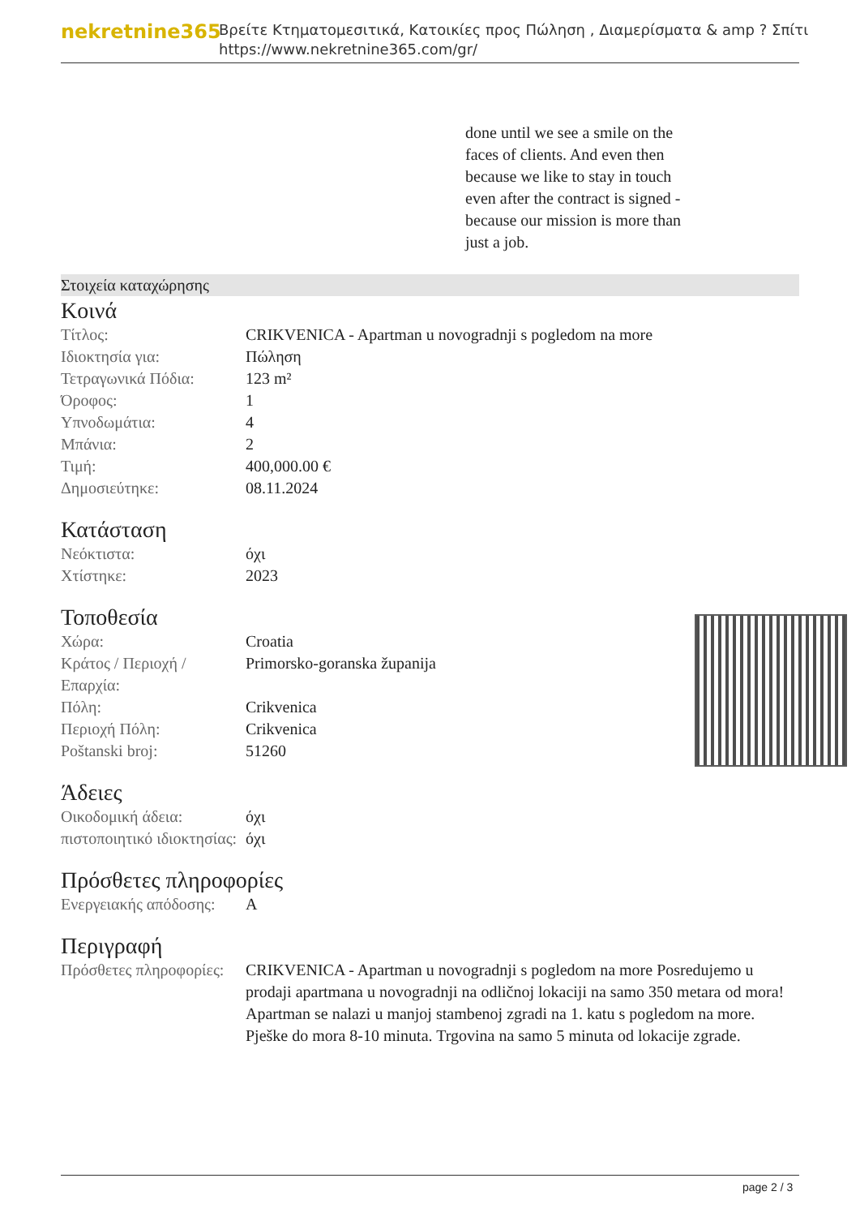nekretnine365
Βρείτε Κτηματομεσιτικά, Κατοικίες προς Πώληση , Διαμερίσματα & amp ? Σπίτι
https://www.nekretnine365.com/gr/
done until we see a smile on the faces of clients. And even then because we like to stay in touch even after the contract is signed - because our mission is more than just a job.
Στοιχεία καταχώρησης
Κοινά
| Τίτλος: | CRIKVENICA - Apartman u novogradnji s pogledom na more |
| Ιδιοκτησία για: | Πώληση |
| Τετραγωνικά Πόδια: | 123 m² |
| Όροφος: | 1 |
| Υπνοδωμάτια: | 4 |
| Μπάνια: | 2 |
| Τιμή: | 400,000.00 € |
| Δημοσιεύτηκε: | 08.11.2024 |
Κατάσταση
| Νεόκτιστα: | όχι |
| Χτίστηκε: | 2023 |
Τοποθεσία
| Χώρα: | Croatia |
| Κράτος / Περιοχή / Επαρχία: | Primorsko-goranska županija |
| Πόλη: | Crikvenica |
| Περιοχή Πόλη: | Crikvenica |
| Poštanski broj: | 51260 |
Άδειες
| Οικοδομική άδεια: | όχι |
| πιστοποιητικό ιδιοκτησίας: | όχι |
Πρόσθετες πληροφορίες
| Ενεργειακής απόδοσης: | A |
Περιγραφή
| Πρόσθετες πληροφορίες: | CRIKVENICA - Apartman u novogradnji s pogledom na more Posredujemo u prodaji apartmana u novogradnji na odličnoj lokaciji na samo 350 metara od mora! Apartman se nalazi u manjoj stambenoj zgradi na 1. katu s pogledom na more. Pješke do mora 8-10 minuta. Trgovina na samo 5 minuta od lokacije zgrade. |
page 2 / 3